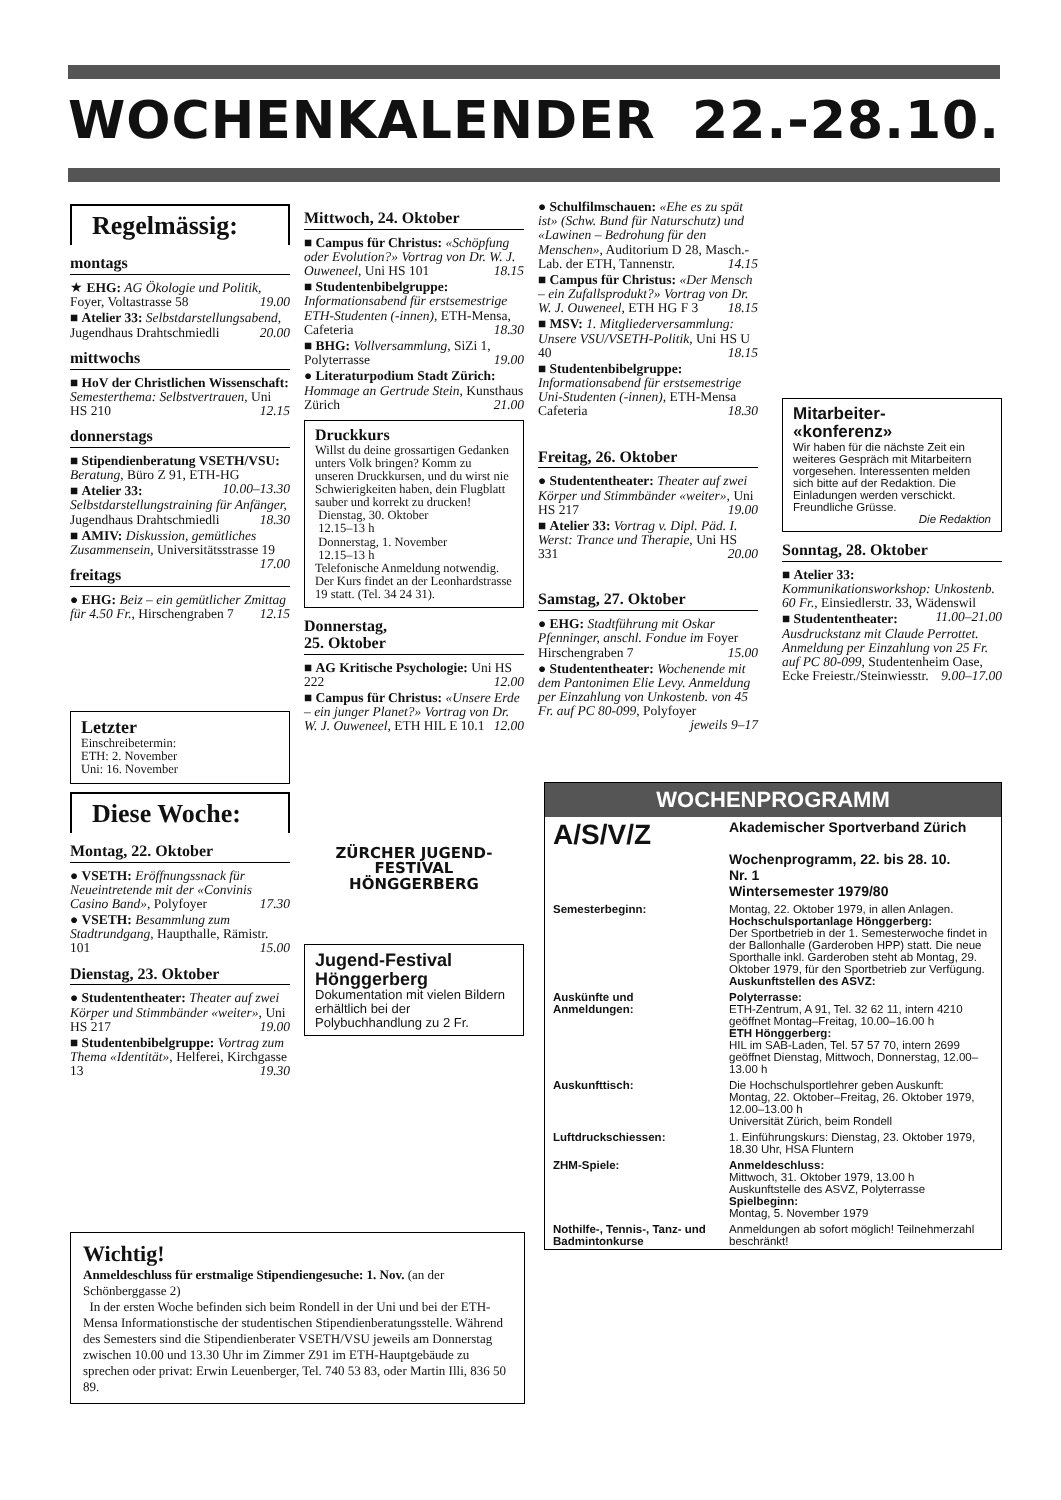WOCHENKALENDER 22.-28.10.
Regelmässig:
montags
★ EHG: AG Ökologie und Politik, Foyer, Voltastrasse 58 19.00
■ Atelier 33: Selbstdarstellungsabend, Jugendhaus Drahtschmiedli 20.00
mittwochs
■ HoV der Christlichen Wissenschaft: Semesterthema: Selbstvertrauen, Uni HS 210 12.15
donnerstags
■ Stipendienberatung VSETH/VSU: Beratung, Büro Z 91, ETH-HG 10.00–13.30
■ Atelier 33: Selbstdarstellungstraining für Anfänger, Jugendhaus Drahtschmiedli 18.30
■ AMIV: Diskussion, gemütliches Zusammensein, Universitätsstrasse 19 17.00
freitags
● EHG: Beiz – ein gemütlicher Zmittag für 4.50 Fr., Hirschengraben 7 12.15
Letzter
Einschreibetermin:
ETH: 2. November
Uni: 16. November
Diese Woche:
Montag, 22. Oktober
● VSETH: Eröffnungssnack für Neueintretende mit der «Convinis Casino Band», Polyfoyer 17.30
● VSETH: Besammlung zum Stadtrundgang, Haupthalle, Rämistr. 101 15.00
Dienstag, 23. Oktober
● Studententheater: Theater auf zwei Körper und Stimmbänder «weiter», Uni HS 217 19.00
■ Studentenbibelgruppe: Vortrag zum Thema «Identität», Helferei, Kirchgasse 13 19.30
Mittwoch, 24. Oktober
■ Campus für Christus: «Schöpfung oder Evolution?» Vortrag von Dr. W. J. Ouweneel, Uni HS 101 18.15
■ Studentenbibelgruppe: Informationsabend für erstsemestrige ETH-Studenten (-innen), ETH-Mensa, Cafeteria 18.30
■ BHG: Vollversammlung, SiZi 1, Polyterrasse 19.00
● Literaturpodium Stadt Zürich: Hommage an Gertrude Stein, Kunsthaus Zürich 21.00
Druckkurs
Willst du deine grossartigen Gedanken unters Volk bringen? Komm zu unseren Druckkursen, und du wirst nie Schwierigkeiten haben, dein Flugblatt sauber und korrekt zu drucken!
Dienstag, 30. Oktober
12.15–13 h
Donnerstag, 1. November
12.15–13 h
Telefonische Anmeldung notwendig. Der Kurs findet an der Leonhardstrasse 19 statt. (Tel. 34 24 31).
Donnerstag,
25. Oktober
■ AG Kritische Psychologie: Uni HS 222 12.00
■ Campus für Christus: «Unsere Erde – ein junger Planet?» Vortrag von Dr. W. J. Ouweneel, ETH HIL E 10.1 12.00
ZÜRCHER JUGEND-
FESTIVAL
HÖNGGERBERG
Jugend-Festival Hönggerberg
Dokumentation mit vielen Bildern erhältlich bei der Polybuchhandlung zu 2 Fr.
● Schulfilmschauen: «Ehe es zu spät ist» (Schw. Bund für Naturschutz) und «Lawinen – Bedrohung für den Menschen», Auditorium D 28, Masch.-Lab. der ETH, Tannenstr. 14.15
■ Campus für Christus: «Der Mensch – ein Zufallsprodukt?» Vortrag von Dr. W. J. Ouweneel, ETH HG F 3 18.15
■ MSV: 1. Mitgliederversammlung: Unsere VSU/VSETH-Politik, Uni HS U 40 18.15
■ Studentenbibelgruppe: Informationsabend für erstsemestrige Uni-Studenten (-innen), ETH-Mensa Cafeteria 18.30
Freitag, 26. Oktober
● Studententheater: Theater auf zwei Körper und Stimmbänder «weiter», Uni HS 217 19.00
■ Atelier 33: Vortrag v. Dipl. Päd. I. Werst: Trance und Therapie, Uni HS 331 20.00
Samstag, 27. Oktober
● EHG: Stadtführung mit Oskar Pfenninger, anschl. Fondue im Foyer Hirschengraben 7 15.00
● Studententheater: Wochenende mit dem Pantonimen Elie Levy. Anmeldung per Einzahlung von Unkostenb. von 45 Fr. auf PC 80-099, Polyfoyer jeweils 9–17
Mitarbeiter-
«konferenz»
Wir haben für die nächste Zeit ein weiteres Gespräch mit Mitarbeitern vorgesehen. Interessenten melden sich bitte auf der Redaktion. Die Einladungen werden verschickt. Freundliche Grüsse.
Die Redaktion
Sonntag, 28. Oktober
■ Atelier 33: Kommunikationsworkshop: Unkostenb. 60 Fr., Einsiedlerstr. 33, Wädenswil 11.00–21.00
■ Studententheater: Ausdruckstanz mit Claude Perrottet. Anmeldung per Einzahlung von 25 Fr. auf PC 80-099, Studentenheim Oase, Ecke Freiestr./Steinwiesstr. 9.00–17.00
WOCHENPROGRAMM
| A/S/V/Z | Akademischer Sportverband Zürich Wochenprogramm, 22. bis 28. 10. Nr. 1 Wintersemester 1979/80 |
| Semesterbeginn: | Montag, 22. Oktober 1979, in allen Anlagen. Hochschulsportanlage Hönggerberg: Der Sportbetrieb in der 1. Semesterwoche findet in der Ballonhalle (Garderoben HPP) statt. Die neue Sporthalle inkl. Garderoben steht ab Montag, 29. Oktober 1979, für den Sportbetrieb zur Verfügung. Auskunftstellen des ASVZ: |
| Auskünfte und Anmeldungen: | Polyterrasse: ETH-Zentrum, A 91, Tel. 32 62 11, intern 4210 geöffnet Montag–Freitag, 10.00–16.00 h ETH Hönggerberg: HIL im SAB-Laden, Tel. 57 57 70, intern 2699 geöffnet Dienstag, Mittwoch, Donnerstag, 12.00–13.00 h |
| Auskunfttisch: | Die Hochschulsportlehrer geben Auskunft: Montag, 22. Oktober–Freitag, 26. Oktober 1979, 12.00–13.00 h Universität Zürich, beim Rondell |
| Luftdruckschiessen: | 1. Einführungskurs: Dienstag, 23. Oktober 1979, 18.30 Uhr, HSA Fluntern |
| ZHM-Spiele: | Anmeldeschluss: Mittwoch, 31. Oktober 1979, 13.00 h Auskunftstelle des ASVZ, Polyterrasse Spielbeginn: Montag, 5. November 1979 |
| Nothilfe-, Tennis-, Tanz- und Badminton­kurse | Anmeldungen ab sofort möglich! Teilnehmerzahl beschränkt! |
Wichtig!
Anmeldeschluss für erstmalige Stipendiengesuche: 1. Nov. (an der Schönberggasse 2)
In der ersten Woche befinden sich beim Rondell in der Uni und bei der ETH-Mensa Informationstische der studentischen Stipendienberatungsstelle. Während des Semesters sind die Stipendienberater VSETH/VSU jeweils am Donnerstag zwischen 10.00 und 13.30 Uhr im Zimmer Z91 im ETH-Hauptgebäude zu sprechen oder privat: Erwin Leuenberger, Tel. 740 53 83, oder Martin Illi, 836 50 89.